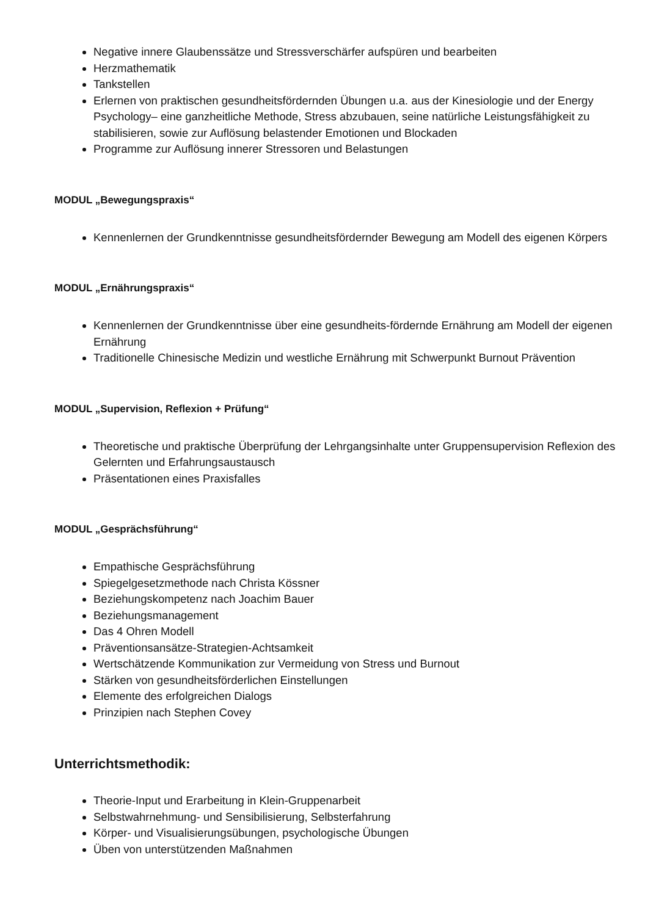Negative innere Glaubenssätze und Stressverschärfer aufspüren und bearbeiten
Herzmathematik
Tankstellen
Erlernen von praktischen gesundheitsfördernden Übungen u.a. aus der Kinesiologie und der Energy Psychology– eine ganzheitliche Methode, Stress abzubauen, seine natürliche Leistungsfähigkeit zu stabilisieren, sowie zur Auflösung belastender Emotionen und Blockaden
Programme zur Auflösung innerer Stressoren und Belastungen
MODUL „Bewegungspraxis“
Kennenlernen der Grundkenntnisse gesundheitsfördernder Bewegung am Modell des eigenen Körpers
MODUL „Ernährungspraxis“
Kennenlernen der Grundkenntnisse über eine gesundheits-fördernde Ernährung am Modell der eigenen Ernährung
Traditionelle Chinesische Medizin und westliche Ernährung mit Schwerpunkt Burnout Prävention
MODUL „Supervision, Reflexion + Prüfung“
Theoretische und praktische Überprüfung der Lehrgangsinhalte unter Gruppensupervision Reflexion des Gelernten und Erfahrungsaustausch
Präsentationen eines Praxisfalles
MODUL „Gesprächsführung“
Empathische Gesprächsführung
Spiegelgesetzmethode nach Christa Kössner
Beziehungskompetenz nach Joachim Bauer
Beziehungsmanagement
Das 4 Ohren Modell
Präventionsansätze-Strategien-Achtsamkeit
Wertschätzende Kommunikation zur Vermeidung von Stress und Burnout
Stärken von gesundheitsförderlichen Einstellungen
Elemente des erfolgreichen Dialogs
Prinzipien nach Stephen Covey
Unterrichtsmethodik:
Theorie-Input und Erarbeitung in Klein-Gruppenarbeit
Selbstwahrnehmung- und Sensibilisierung, Selbsterfahrung
Körper- und Visualisierungsübungen, psychologische Übungen
Üben von unterstützenden Maßnahmen